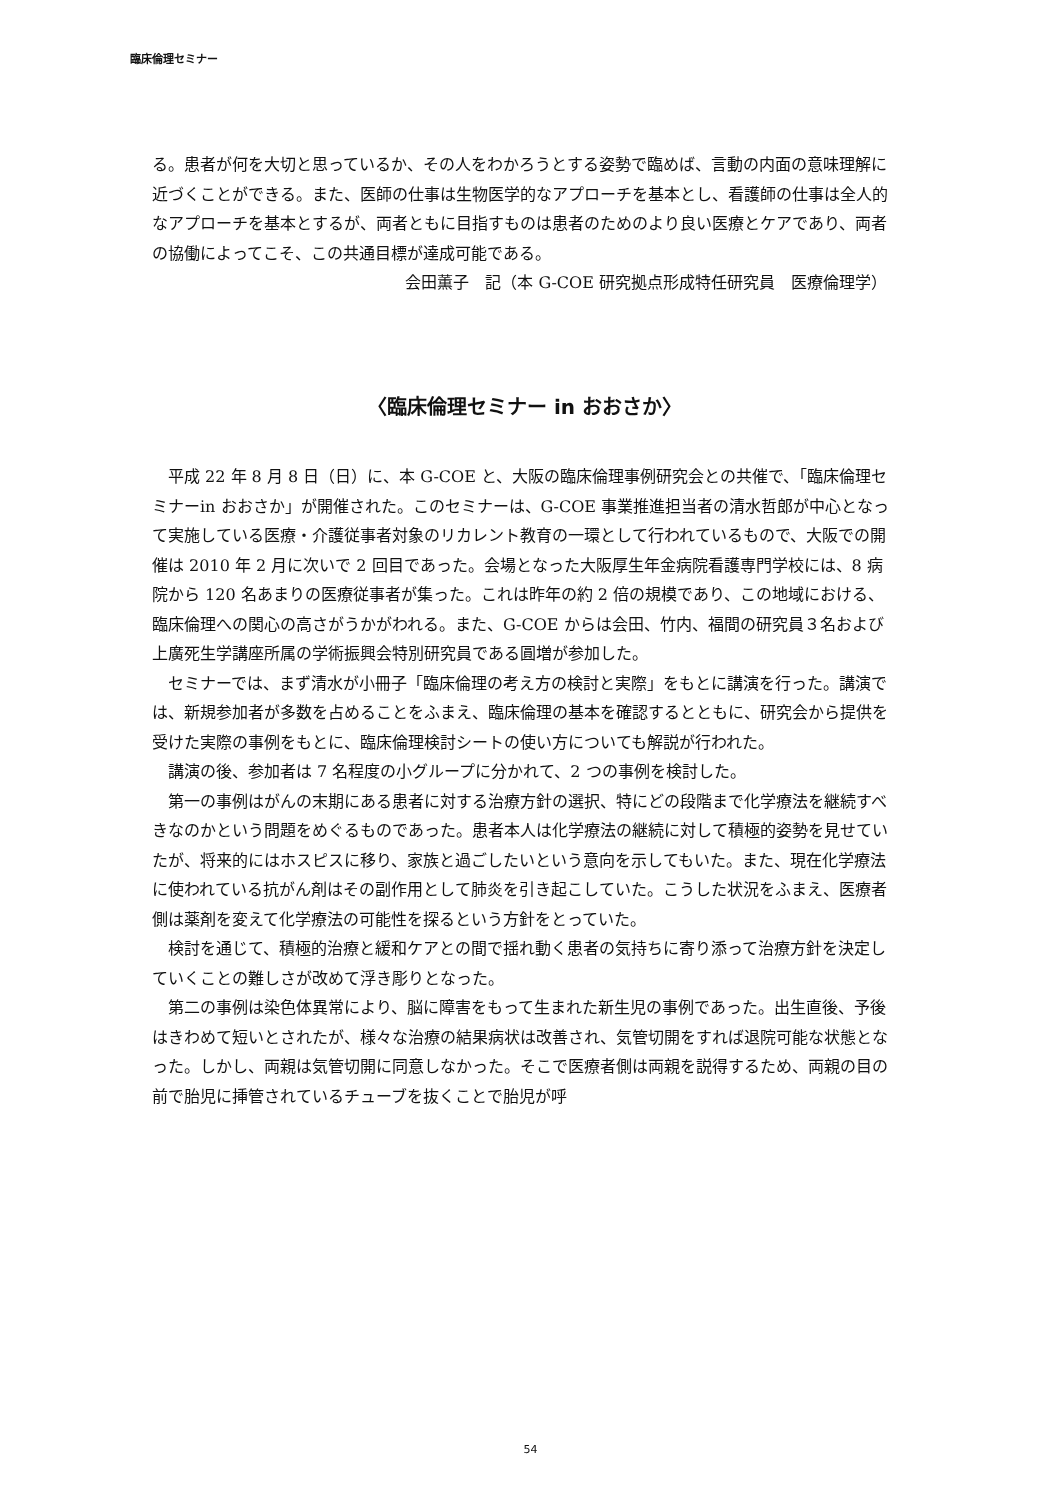臨床倫理セミナー
る。患者が何を大切と思っているか、その人をわかろうとする姿勢で臨めば、言動の内面の意味理解に近づくことができる。また、医師の仕事は生物医学的なアプローチを基本とし、看護師の仕事は全人的なアプローチを基本とするが、両者ともに目指すものは患者のためのより良い医療とケアであり、両者の協働によってこそ、この共通目標が達成可能である。
会田薫子　記（本 G-COE 研究拠点形成特任研究員　医療倫理学）
〈臨床倫理セミナー in おおさか〉
平成 22 年 8 月 8 日（日）に、本 G-COE と、大阪の臨床倫理事例研究会との共催で、「臨床倫理セミナーin おおさか」が開催された。このセミナーは、G-COE 事業推進担当者の清水哲郎が中心となって実施している医療・介護従事者対象のリカレント教育の一環として行われているもので、大阪での開催は 2010 年 2 月に次いで 2 回目であった。会場となった大阪厚生年金病院看護専門学校には、8 病院から 120 名あまりの医療従事者が集った。これは昨年の約 2 倍の規模であり、この地域における、臨床倫理への関心の高さがうかがわれる。また、G-COE からは会田、竹内、福間の研究員３名および上廣死生学講座所属の学術振興会特別研究員である圓増が参加した。
セミナーでは、まず清水が小冊子「臨床倫理の考え方の検討と実際」をもとに講演を行った。講演では、新規参加者が多数を占めることをふまえ、臨床倫理の基本を確認するとともに、研究会から提供を受けた実際の事例をもとに、臨床倫理検討シートの使い方についても解説が行われた。
講演の後、参加者は 7 名程度の小グループに分かれて、2 つの事例を検討した。
第一の事例はがんの末期にある患者に対する治療方針の選択、特にどの段階まで化学療法を継続すべきなのかという問題をめぐるものであった。患者本人は化学療法の継続に対して積極的姿勢を見せていたが、将来的にはホスピスに移り、家族と過ごしたいという意向を示してもいた。また、現在化学療法に使われている抗がん剤はその副作用として肺炎を引き起こしていた。こうした状況をふまえ、医療者側は薬剤を変えて化学療法の可能性を探るという方針をとっていた。
検討を通じて、積極的治療と緩和ケアとの間で揺れ動く患者の気持ちに寄り添って治療方針を決定していくことの難しさが改めて浮き彫りとなった。
第二の事例は染色体異常により、脳に障害をもって生まれた新生児の事例であった。出生直後、予後はきわめて短いとされたが、様々な治療の結果病状は改善され、気管切開をすれば退院可能な状態となった。しかし、両親は気管切開に同意しなかった。そこで医療者側は両親を説得するため、両親の目の前で胎児に挿管されているチューブを抜くことで胎児が呼
54